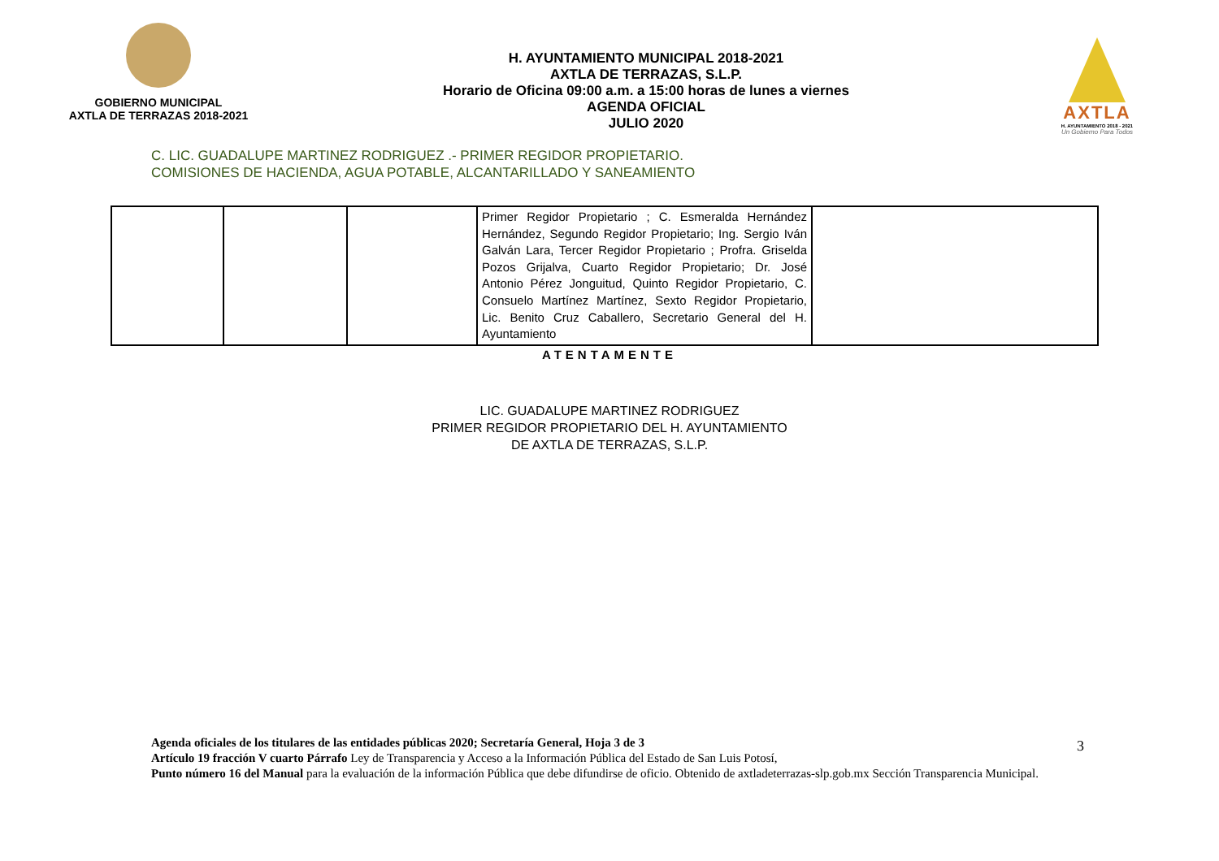GOBIERNO MUNICIPAL
AXTLA DE TERRAZAS 2018-2021
H. AYUNTAMIENTO MUNICIPAL 2018-2021
AXTLA DE TERRAZAS, S.L.P.
Horario de Oficina 09:00 a.m. a 15:00 horas de lunes a viernes
AGENDA OFICIAL
JULIO 2020
AXTLA
H. AYUNTAMIENTO 2018 - 2021
Un Gobierno Para Todos
C. LIC. GUADALUPE MARTINEZ RODRIGUEZ .- PRIMER REGIDOR PROPIETARIO.
COMISIONES DE HACIENDA, AGUA POTABLE, ALCANTARILLADO Y SANEAMIENTO
| | | | Primer Regidor Propietario ; C. Esmeralda Hernández Hernández, Segundo Regidor Propietario; Ing. Sergio Iván Galván Lara, Tercer Regidor Propietario ; Profra. Griselda Pozos Grijalva, Cuarto Regidor Propietario; Dr. José Antonio Pérez Jonguitud, Quinto Regidor Propietario, C. Consuelo Martínez Martínez, Sexto Regidor Propietario, Lic. Benito Cruz Caballero, Secretario General del H. Ayuntamiento | |
ATENTAMENTE
LIC. GUADALUPE MARTINEZ RODRIGUEZ
PRIMER REGIDOR PROPIETARIO DEL H. AYUNTAMIENTO
DE AXTLA DE TERRAZAS, S.L.P.
Agenda oficiales de los titulares de las entidades públicas 2020; Secretaría General, Hoja 3 de 3
Artículo 19 fracción V cuarto Párrafo Ley de Transparencia y Acceso a la Información Pública del Estado de San Luis Potosí,
Punto número 16 del Manual para la evaluación de la información Pública que debe difundirse de oficio. Obtenido de axtladeterrazas-slp.gob.mx Sección Transparencia Municipal.
3